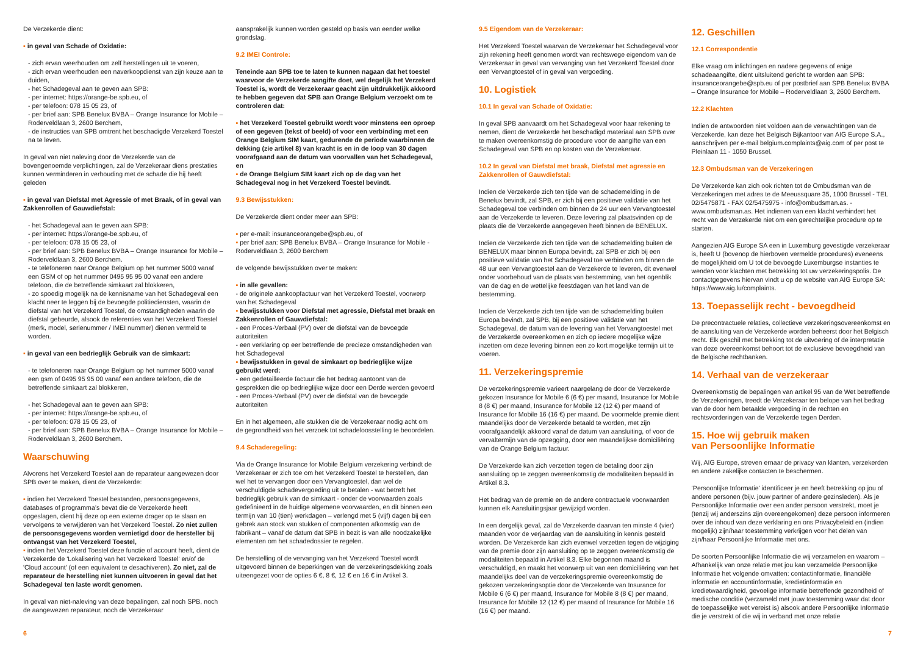De Verzekerde dient:
▪ in geval van Schade of Oxidatie:
- zich ervan weerhouden om zelf herstellingen uit te voeren,
- zich ervan weerhouden een naverkoopdienst van zijn keuze aan te duiden,
- het Schadegeval aan te geven aan SPB:
- per internet: https://orange-be.spb.eu, of
- per telefoon: 078 15 05 23, of
- per brief aan: SPB Benelux BVBA – Orange Insurance for Mobile – Roderveldlaan 3, 2600 Berchem,
- de instructies van SPB omtrent het beschadigde Verzekerd Toestel na te leven.
In geval van niet naleving door de Verzekerde van de bovengenoemde verplichtingen, zal de Verzekeraar diens prestaties kunnen verminderen in verhouding met de schade die hij heeft geleden
▪ in geval van Diefstal met Agressie of met Braak, of in geval van Zakkenrollen of Gauwdiefstal:
- het Schadegeval aan te geven aan SPB:
- per internet: https://orange-be.spb.eu, of
- per telefoon: 078 15 05 23, of
- per brief aan: SPB Benelux BVBA – Orange Insurance for Mobile – Roderveldlaan 3, 2600 Berchem.
- te telefoneren naar Orange Belgium op het nummer 5000 vanaf een GSM of op het nummer 0495 95 95 00 vanaf een andere telefoon, die de betreffende simkaart zal blokkeren,
- zo spoedig mogelijk na de kennisname van het Schadegeval een klacht neer te leggen bij de bevoegde politiediensten, waarin de diefstal van het Verzekerd Toestel, de omstandigheden waarin de diefstal gebeurde, alsook de referenties van het Verzekerd Toestel (merk, model, serienummer / IMEI nummer) dienen vermeld te worden.
▪ in geval van een bedrieglijk Gebruik van de simkaart:
- te telefoneren naar Orange Belgium op het nummer 5000 vanaf een gsm of 0495 95 95 00 vanaf een andere telefoon, die de betreffende simkaart zal blokkeren,
- het Schadegeval aan te geven aan SPB:
- per internet: https://orange-be.spb.eu, of
- per telefoon: 078 15 05 23, of
- per brief aan: SPB Benelux BVBA – Orange Insurance for Mobile – Roderveldlaan 3, 2600 Berchem.
Waarschuwing
Alvorens het Verzekerd Toestel aan de reparateur aangewezen door SPB over te maken, dient de Verzekerde:
▪ indien het Verzekerd Toestel bestanden, persoonsgegevens, databases of programma’s bevat die de Verzekerde heeft opgeslagen, dient hij deze op een externe drager op te slaan en vervolgens te verwijderen van het Verzekerd Toestel. Zo niet zullen de persoonsgegevens worden vernietigd door de hersteller bij ontvangst van het Verzekerd Toestel,
▪ indien het Verzekerd Toestel deze functie of account heeft, dient de Verzekerde de 'Lokalisering van het Verzekerd Toestel' en/of de 'Cloud account' (of een equivalent te desachiveren). Zo niet, zal de reparateur de herstelling niet kunnen uitvoeren in geval dat het Schadegeval ten laste wordt genomen.
In geval van niet-naleving van deze bepalingen, zal noch SPB, noch de aangewezen reparateur, noch de Verzekeraar
aansprakelijk kunnen worden gesteld op basis van eender welke grondslag.
9.2 IMEI Controle:
Teneinde aan SPB toe te laten te kunnen nagaan dat het toestel waarvoor de Verzekerde aangifte doet, wel degelijk het Verzekerd Toestel is, wordt de Verzekeraar geacht zijn uitdrukkelijk akkoord te hebben gegeven dat SPB aan Orange Belgium verzoekt om te controleren dat:
▪ het Verzekerd Toestel gebruikt wordt voor minstens een oproep of een gegeven (tekst of beeld) of voor een verbinding met een Orange Belgium SIM kaart, gedurende de periode waarbinnen de dekking (zie artikel 8) van kracht is en in de loop van 30 dagen voorafgaand aan de datum van voorvallen van het Schadegeval, en
▪ de Orange Belgium SIM kaart zich op de dag van het Schadegeval nog in het Verzekerd Toestel bevindt.
9.3 Bewijsstukken:
De Verzekerde dient onder meer aan SPB:
▪ per e-mail: insuranceorangebe@spb.eu, of
▪ per brief aan: SPB Benelux BVBA – Orange Insurance for Mobile - Roderveldlaan 3, 2600 Berchem
de volgende bewijsstukken over te maken:
▪ in alle gevallen:
- de originele aankoopfactuur van het Verzekerd Toestel, voorwerp van het Schadegeval
▪ bewijsstukken voor Diefstal met agressie, Diefstal met braak en Zakkenrollen of Gauwdiefstal:
- een Proces-Verbaal (PV) over de diefstal van de bevoegde autoriteiten
- een verklaring op eer betreffende de precieze omstandigheden van het Schadegeval
▪ bewijsstukken in geval de simkaart op bedrieglijke wijze gebruikt werd:
- een gedetailleerde factuur die het bedrag aantoont van de gesprekken die op bedrieglijke wijze door een Derde werden gevoerd
- een Proces-Verbaal (PV) over de diefstal van de bevoegde autoriteiten
En in het algemeen, alle stukken die de Verzekeraar nodig acht om de gegrondheid van het verzoek tot schadeloosstelling te beoordelen.
9.4 Schaderegeling:
Via de Orange Insurance for Mobile Belgium verzekering verbindt de Verzekeraar er zich toe om het Verzekerd Toestel te herstellen, dan wel het te vervangen door een Vervangtoestel, dan wel de verschuldigde schadevergoeding uit te betalen - wat betreft het bedrieglijk gebruik van de simkaart - onder de voorwaarden zoals gedefinieerd in de huidige algemene voorwaarden, en dit binnen een termijn van 10 (tien) werkdagen – verlengd met 5 (vijf) dagen bij een gebrek aan stock van stukken of componenten afkomstig van de fabrikant – vanaf de datum dat SPB in bezit is van alle noodzakelijke elementen om het schadedossier te regelen.
De herstelling of de vervanging van het Verzekerd Toestel wordt uitgevoerd binnen de beperkingen van de verzekeringsdekking zoals uiteengezet voor de opties 6 €, 8 €, 12 € en 16 € in Artikel 3.
9.5 Eigendom van de Verzekeraar:
Het Verzekerd Toestel waarvan de Verzekeraar het Schadegeval voor zijn rekening heeft genomen wordt van rechtswege eigendom van de Verzekeraar in geval van vervanging van het Verzekerd Toestel door een Vervangtoestel of in geval van vergoeding.
10. Logistiek
10.1 In geval van Schade of Oxidatie:
In geval SPB aanvaardt om het Schadegeval voor haar rekening te nemen, dient de Verzekerde het beschadigd materiaal aan SPB over te maken overeenkomstig de procedure voor de aangifte van een Schadegeval van SPB en op kosten van de Verzekeraar.
10.2 In geval van Diefstal met braak, Diefstal met agressie en Zakkenrollen of Gauwdiefstal:
Indien de Verzekerde zich ten tijde van de schademelding in de Benelux bevindt, zal SPB, er zich bij een positieve validatie van het Schadegeval toe verbinden om binnen de 24 uur een Vervangtoestel aan de Verzekerde te leveren. Deze levering zal plaatsvinden op de plaats die de Verzekerde aangegeven heeft binnen de BENELUX.
Indien de Verzekerde zich ten tijde van de schademelding buiten de BENELUX maar binnen Europa bevindt, zal SPB er zich bij een positieve validatie van het Schadegeval toe verbinden om binnen de 48 uur een Vervangtoestel aan de Verzekerde te leveren, dit evenwel onder voorbehoud van de plaats van bestemming, van het ogenblik van de dag en de wettelijke feestdagen van het land van de bestemming.
Indien de Verzekerde zich ten tijde van de schademelding buiten Europa bevindt, zal SPB, bij een positieve validatie van het Schadegeval, de datum van de levering van het Vervangtoestel met de Verzekerde overeenkomen en zich op iedere mogelijke wijze inzetten om deze levering binnen een zo kort mogelijke termijn uit te voeren.
11. Verzekeringspremie
De verzekeringspremie varieert naargelang de door de Verzekerde gekozen Insurance for Mobile 6 (6 €) per maand, Insurance for Mobile 8 (8 €) per maand, Insurance for Mobile 12 (12 €) per maand of Insurance for Mobile 16 (16 €) per maand. De voormelde premie dient maandelijks door de Verzekerde betaald te worden, met zijn voorafgaandelijk akkoord vanaf de datum van aansluiting, of voor de vervaltermijn van de opzegging, door een maandelijkse domiciliëring van de Orange Belgium factuur.
De Verzekerde kan zich verzetten tegen de betaling door zijn aansluiting op te zeggen overeenkomstig de modaliteiten bepaald in Artikel 8.3.
Het bedrag van de premie en de andere contractuele voorwaarden kunnen elk Aansluitingsjaar gewijzigd worden.
In een dergelijk geval, zal de Verzekerde daarvan ten minste 4 (vier) maanden voor de verjaardag van de aansluiting in kennis gesteld worden. De Verzekerde kan zich evenwel verzetten tegen de wijziging van de premie door zijn aansluiting op te zeggen overeenkomstig de modaliteiten bepaald in Artikel 8.3. Elke begonnen maand is verschuldigd, en maakt het voorwerp uit van een domiciliëring van het maandelijks deel van de verzekeringspremie overeenkomstig de gekozen verzekeringsoptie door de Verzekerde van Insurance for Mobile 6 (6 €) per maand, Insurance for Mobile 8 (8 €) per maand, Insurance for Mobile 12 (12 €) per maand of Insurance for Mobile 16 (16 €) per maand.
12. Geschillen
12.1 Correspondentie
Elke vraag om inlichtingen en nadere gegevens of enige schadeaangifte, dient uitsluitend gericht te worden aan SPB: insuranceorangebe@spb.eu of per postbrief aan SPB Benelux BVBA – Orange Insurance for Mobile – Roderveldlaan 3, 2600 Berchem.
12.2 Klachten
Indien de antwoorden niet voldoen aan de verwachtingen van de Verzekerde, kan deze het Belgisch Bijkantoor van AIG Europe S.A., aanschrijven per e-mail belgium.complaints@aig.com of per post te Pleinlaan 11 - 1050 Brussel.
12.3 Ombudsman van de Verzekeringen
De Verzekerde kan zich ook richten tot de Ombudsman van de Verzekeringen met adres te de Meeussquare 35, 1000 Brussel - TEL 02/5475871 - FAX 02/5475975 - info@ombudsman.as. - www.ombudsman.as. Het indienen van een klacht verhindert het recht van de Verzekerde niet om een gerechtelijke procedure op te starten.
Aangezien AIG Europe SA een in Luxemburg gevestigde verzekeraar is, heeft U (bovenop de hierboven vermelde procedures) eveneens de mogelijkheid om U tot de bevoegde Luxemburgse instanties te wenden voor klachten met betrekking tot uw verzekeringspolis. De contactgegevens hiervan vindt u op de website van AIG Europe SA: https://www.aig.lu/complaints.
13. Toepasselijk recht - bevoegdheid
De precontractuele relaties, collectieve verzekeringsovereenkomst en de aansluiting van de Verzekerde worden beheerst door het Belgisch recht. Elk geschil met betrekking tot de uitvoering of de interpretatie van deze overeenkomst behoort tot de exclusieve bevoegdheid van de Belgische rechtbanken.
14. Verhaal van de verzekeraar
Overeenkomstig de bepalingen van artikel 95 van de Wet betreffende de Verzekeringen, treedt de Verzekeraar ten belope van het bedrag van de door hem betaalde vergoeding in de rechten en rechtsvorderingen van de Verzekerde tegen Derden.
15. Hoe wij gebruik maken
van Persoonlijke Informatie
Wij, AIG Europe, streven ernaar de privacy van klanten, verzekerden en andere zakelijke contacten te beschermen.
‘Persoonlijke Informatie’ identificeer je en heeft betrekking op jou of andere personen (bijv. jouw partner of andere gezinsleden). Als je Persoonlijke Informatie over een ander persoon verstrekt, moet je (tenzij wij anderszins zijn overeengekomen) deze persoon informeren over de inhoud van deze verklaring en ons Privacybeleid en (indien mogelijk) zijn/haar toestemming verkrijgen voor het delen van zijn/haar Persoonlijke Informatie met ons.
De soorten Persoonlijke Informatie die wij verzamelen en waarom – Afhankelijk van onze relatie met jou kan verzamelde Persoonlijke Informatie het volgende omvatten: contactinformatie, financiële informatie en accountinformatie, kredietinformatie en kredietwaardigheid, gevoelige informatie betreffende gezondheid of medische conditie (verzameld met jouw toestemming waar dat door de toepasselijke wet vereist is) alsook andere Persoonlijke Informatie die je verstrekt of die wij in verband met onze relatie
6 7